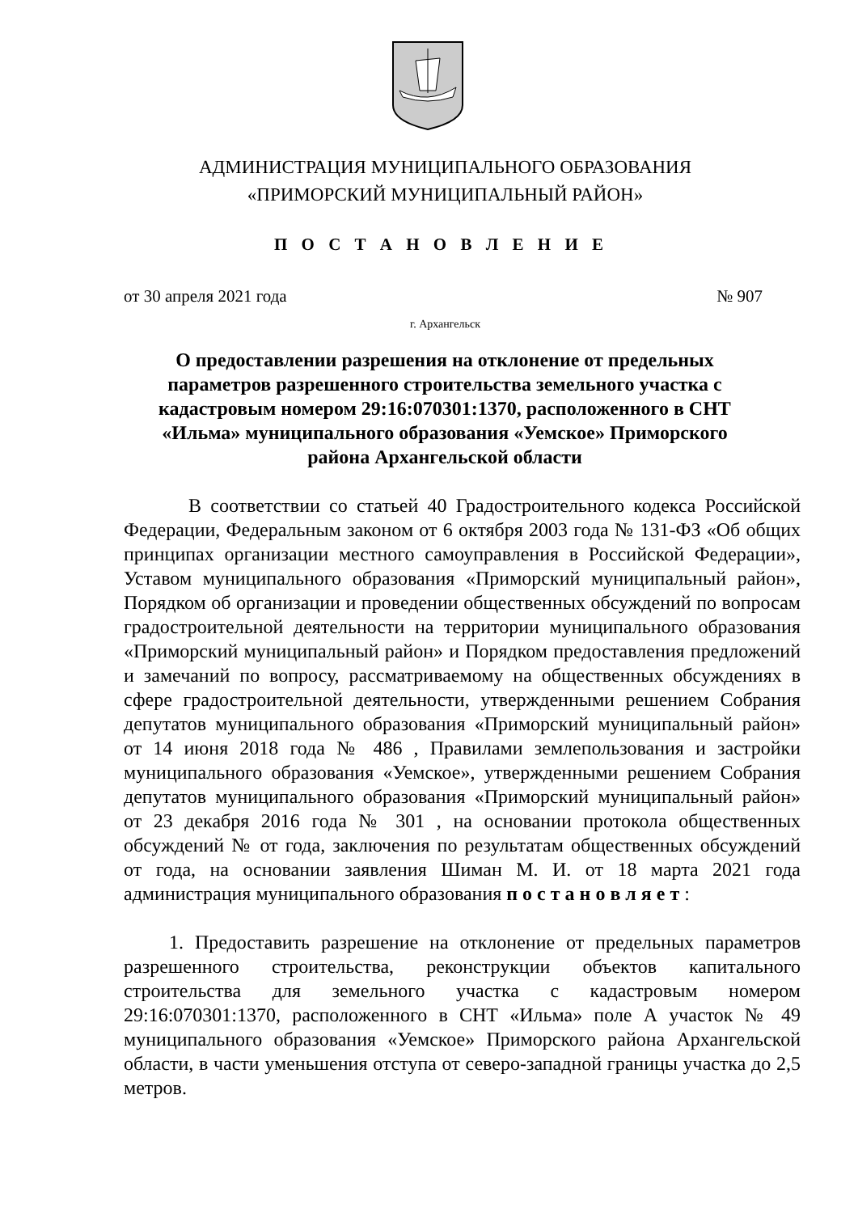АДМИНИСТРАЦИЯ МУНИЦИПАЛЬНОГО ОБРАЗОВАНИЯ
«ПРИМОРСКИЙ МУНИЦИПАЛЬНЫЙ РАЙОН»
П О С Т А Н О В Л Е Н И Е
от 30 апреля 2021 года № 907
г. Архангельск
О предоставлении разрешения на отклонение от предельных параметров разрешенного строительства земельного участка с кадастровым номером 29:16:070301:1370, расположенного в СНТ «Ильма» муниципального образования «Уемское» Приморского района Архангельской области
В соответствии со статьей 40 Градостроительного кодекса Российской Федерации, Федеральным законом от 6 октября 2003 года № 131-ФЗ «Об общих принципах организации местного самоуправления в Российской Федерации», Уставом муниципального образования «Приморский муниципальный район», Порядком об организации и проведении общественных обсуждений по вопросам градостроительной деятельности на территории муниципального образования «Приморский муниципальный район» и Порядком предоставления предложений и замечаний по вопросу, рассматриваемому на общественных обсуждениях в сфере градостроительной деятельности, утвержденными решением Собрания депутатов муниципального образования «Приморский муниципальный район» от 14 июня 2018 года № 486 , Правилами землепользования и застройки муниципального образования «Уемское», утвержденными решением Собрания депутатов муниципального образования «Приморский муниципальный район» от 23 декабря 2016 года № 301 , на основании протокола общественных обсуждений № от года, заключения по результатам общественных обсуждений от года, на основании заявления Шиман М. И. от 18 марта 2021 года администрация муниципального образования п о с т а н о в л я е т :
1. Предоставить разрешение на отклонение от предельных параметров разрешенного строительства, реконструкции объектов капитального строительства для земельного участка с кадастровым номером 29:16:070301:1370, расположенного в СНТ «Ильма» поле А участок № 49 муниципального образования «Уемское» Приморского района Архангельской области, в части уменьшения отступа от северо-западной границы участка до 2,5 метров.